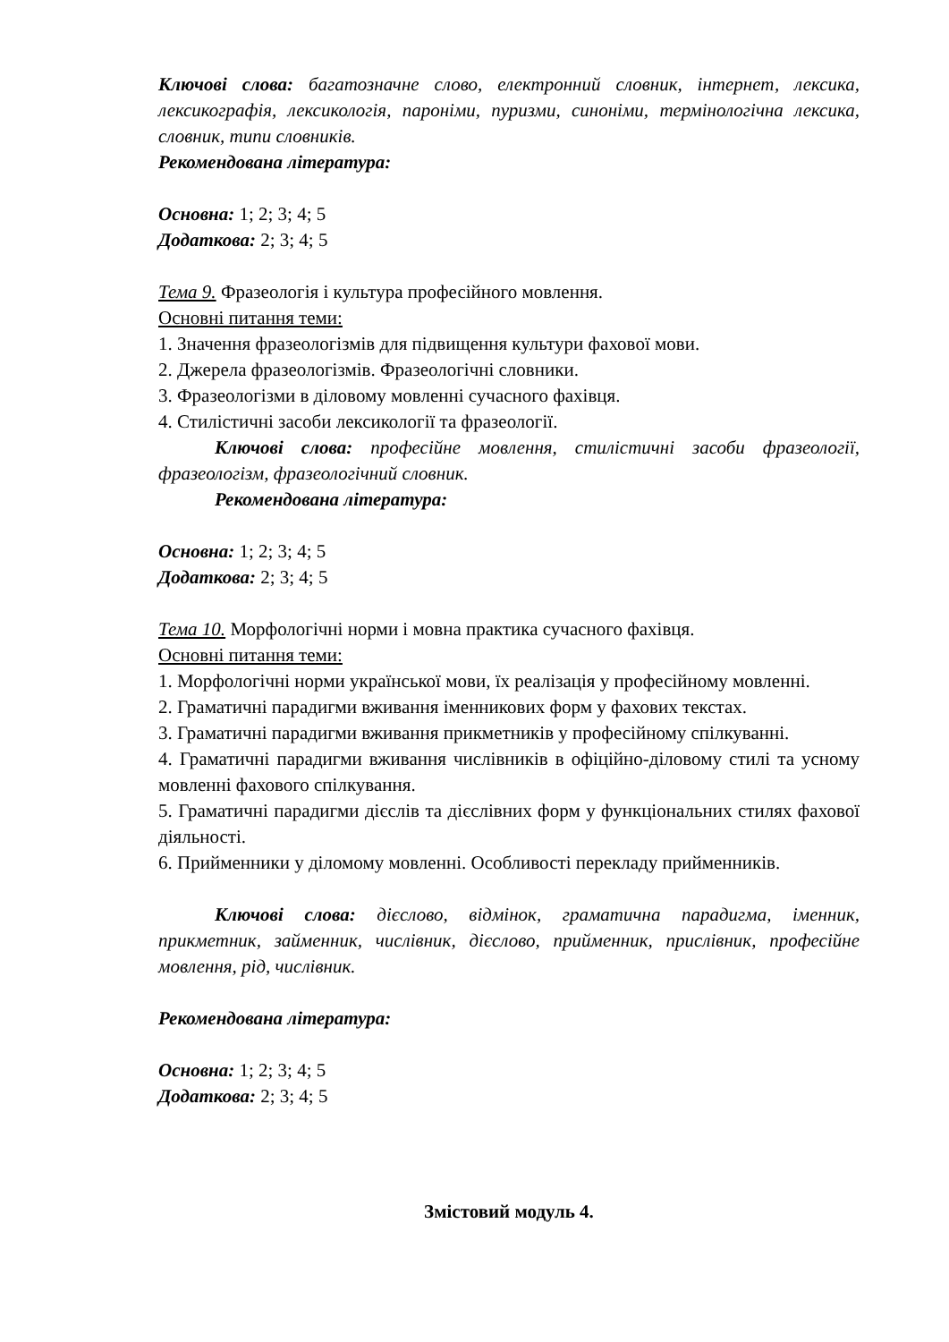Ключові слова: багатозначне слово, електронний словник, інтернет, лексика, лексикографія, лексикологія, пароніми, пуризми, синоніми, термінологічна лексика, словник, типи словників.
Рекомендована література:
Основна: 1; 2; 3; 4; 5
Додаткова: 2; 3; 4; 5
Тема 9. Фразеологія і культура професійного мовлення.
Основні питання теми:
1. Значення фразеологізмів для підвищення культури фахової мови.
2. Джерела фразеологізмів. Фразеологічні словники.
3. Фразеологізми в діловому мовленні сучасного фахівця.
4. Стилістичні засоби лексикології та фразеології.
Ключові слова: професійне мовлення, стилістичні засоби фразеології, фразеологізм, фразеологічний словник.
Рекомендована література:
Основна: 1; 2; 3; 4; 5
Додаткова: 2; 3; 4; 5
Тема 10. Морфологічні норми і мовна практика сучасного фахівця.
Основні питання теми:
1. Морфологічні норми української мови, їх реалізація у професійному мовленні.
2. Граматичні парадигми вживання іменникових форм у фахових текстах.
3. Граматичні парадигми вживання прикметників у професійному спілкуванні.
4. Граматичні парадигми вживання числівників в офіційно-діловому стилі та усному мовленні фахового спілкування.
5. Граматичні парадигми дієслів та дієслівних форм у функціональних стилях фахової діяльності.
6. Прийменники у діломому мовленні. Особливості перекладу прийменників.
Ключові слова: дієслово, відмінок, граматична парадигма, іменник, прикметник, займенник, числівник, дієслово, прийменник, прислівник, професійне мовлення, рід, числівник.
Рекомендована література:
Основна: 1; 2; 3; 4; 5
Додаткова: 2; 3; 4; 5
Змістовий модуль 4.